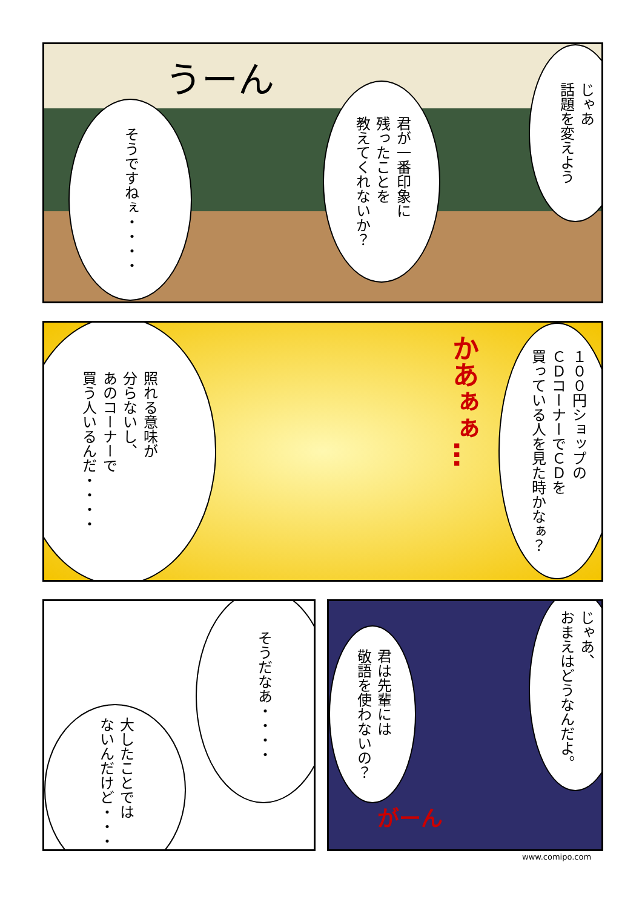じゃあ
話題を変えよう
君が一番印象に
残ったことを
教えてくれないか？
うーん
そうですねぇ・・・・
１００円ショップの
ＣＤコーナーでＣＤを
買っている人を見た時かなぁ？
かあぁぁ…
照れる意味が
分らないし、
あのコーナーで
買う人いるんだ・・・・
そうだなあ・・・・
大したことでは
ないんだけど・・・・
じゃあ、
おまえはどうなんだよ。
君は先輩には
敬語を使わないの？
がーん
www.comipo.com